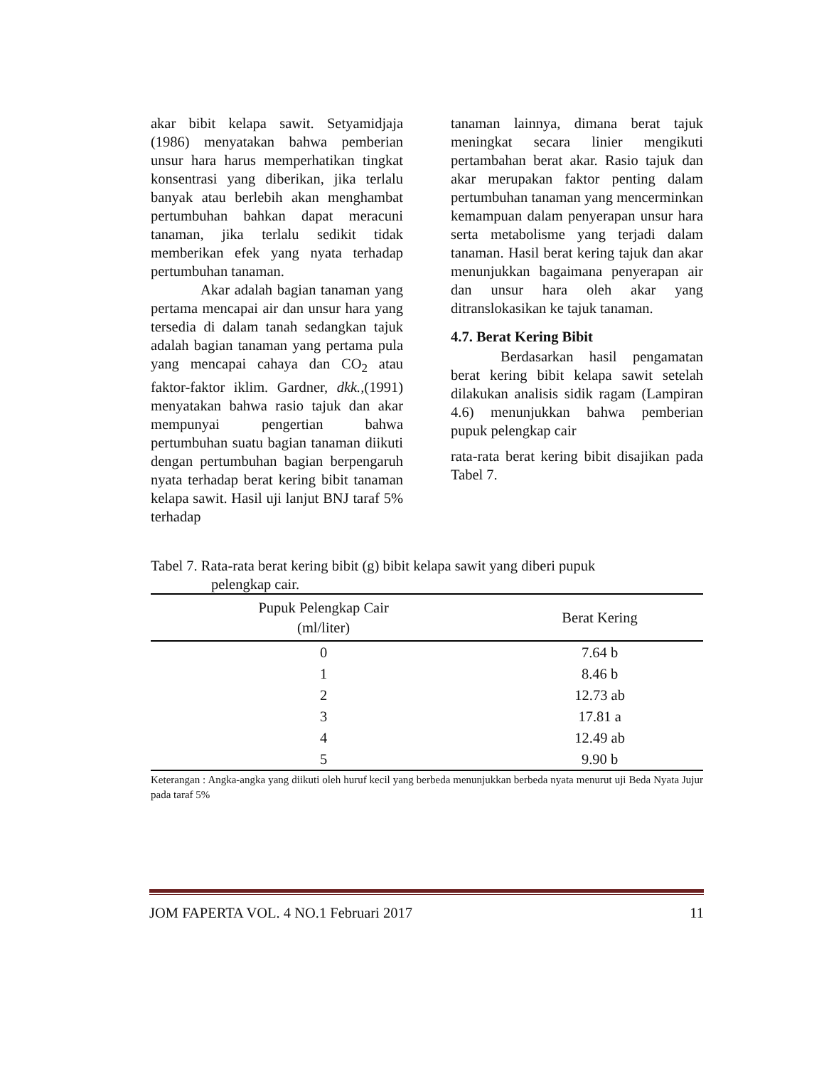akar bibit kelapa sawit. Setyamidjaja (1986) menyatakan bahwa pemberian unsur hara harus memperhatikan tingkat konsentrasi yang diberikan, jika terlalu banyak atau berlebih akan menghambat pertumbuhan bahkan dapat meracuni tanaman, jika terlalu sedikit tidak memberikan efek yang nyata terhadap pertumbuhan tanaman.
Akar adalah bagian tanaman yang pertama mencapai air dan unsur hara yang tersedia di dalam tanah sedangkan tajuk adalah bagian tanaman yang pertama pula yang mencapai cahaya dan CO<sub>2</sub> atau faktor-faktor iklim. Gardner, dkk.,(1991) menyatakan bahwa rasio tajuk dan akar mempunyai pengertian bahwa pertumbuhan suatu bagian tanaman diikuti dengan pertumbuhan bagian berpengaruh nyata terhadap berat kering bibit tanaman kelapa sawit. Hasil uji lanjut BNJ taraf 5% terhadap
tanaman lainnya, dimana berat tajuk meningkat secara linier mengikuti pertambahan berat akar. Rasio tajuk dan akar merupakan faktor penting dalam pertumbuhan tanaman yang mencerminkan kemampuan dalam penyerapan unsur hara serta metabolisme yang terjadi dalam tanaman. Hasil berat kering tajuk dan akar menunjukkan bagaimana penyerapan air dan unsur hara oleh akar yang ditranslokasikan ke tajuk tanaman.
4.7. Berat Kering Bibit
Berdasarkan hasil pengamatan berat kering bibit kelapa sawit setelah dilakukan analisis sidik ragam (Lampiran 4.6) menunjukkan bahwa pemberian pupuk pelengkap cair
rata-rata berat kering bibit disajikan pada Tabel 7.
Tabel 7. Rata-rata berat kering bibit (g) bibit kelapa sawit yang diberi pupuk
pelengkap cair.
| Pupuk Pelengkap Cair (ml/liter) | Berat Kering |
| --- | --- |
| 0 | 7.64 b |
| 1 | 8.46 b |
| 2 | 12.73 ab |
| 3 | 17.81 a |
| 4 | 12.49 ab |
| 5 | 9.90 b |
Keterangan : Angka-angka yang diikuti oleh huruf kecil yang berbeda menunjukkan berbeda nyata menurut uji Beda Nyata Jujur pada taraf 5%
JOM FAPERTA VOL. 4 NO.1 Februari 2017 11